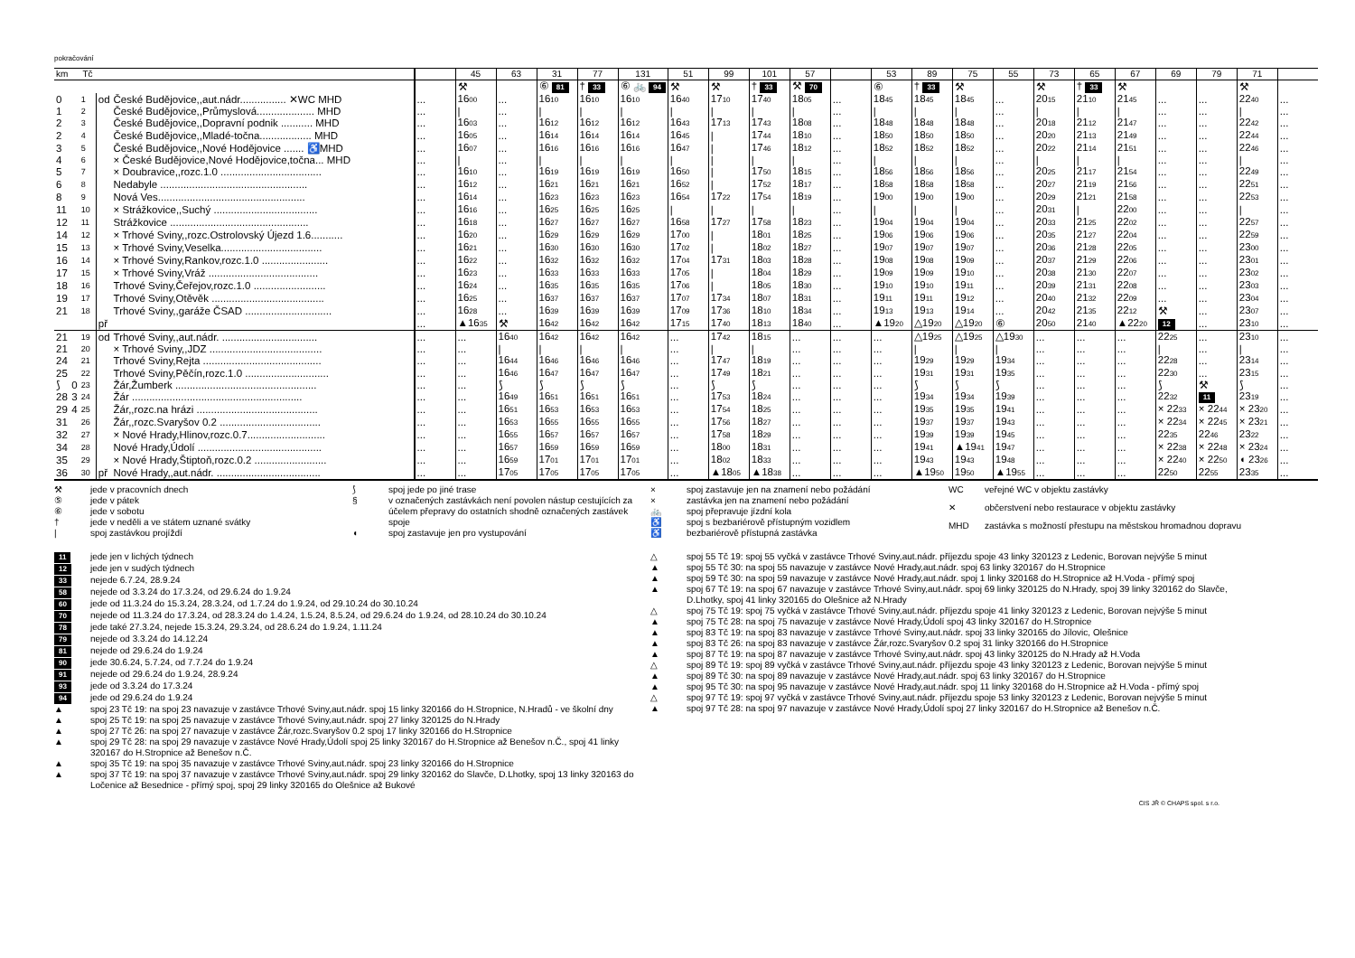pokračování
| km | | Tč | | | | 45 | 63 | 31 | 77 | 131 | 51 | 99 | 101 | 57 | | 53 | 89 | 75 | 55 | 73 | 65 | 67 | 69 | 79 | 71 | |
| --- | --- | --- | --- | --- | --- | --- | --- | --- | --- | --- | --- | --- | --- | --- | --- | --- | --- | --- | --- | --- | --- | --- | --- | --- | --- | --- |
| | | | | | | ⚒ | | ⑥ 81 | † 33 | ⑥ 🚲 94 | ⚒ | ⚒ | † 33 | ⚒ 70 | | ⑥ | † 33 | ⚒ | | ⚒ | † 33 | ⚒ | | | ⚒ | |
| 0 | | 1 | od | České Budějovice,,aut.nádr................ ✕WC MHD | ... | 16 00 | ... | 16 10 | 16 10 | 16 10 | 16 40 | 17 10 | 17 40 | 18 05 | ... | 18 45 | 18 45 | 18 45 | ... | 20 15 | 21 10 | 21 45 | ... | ... | 22 40 | ... |
| 1 | | 2 | | České Budějovice,,Průmyslová.................... MHD | ... | / | ... | / | / | / | / | / | / | / | ... | / | / | / | ... | / | / | / | ... | ... | / | ... |
| 2 | | 3 | | České Budějovice,,Dopravní podnik ........... MHD | ... | 16 03 | ... | 16 12 | 16 12 | 16 12 | 16 43 | 17 13 | 17 43 | 18 08 | ... | 18 48 | 18 48 | 18 48 | ... | 20 18 | 21 12 | 21 47 | ... | ... | 22 42 | ... |
| 2 | | 4 | | České Budějovice,,Mladé-točna.................. MHD | ... | 16 05 | ... | 16 14 | 16 14 | 16 14 | 16 45 | / | 17 44 | 18 10 | ... | 18 50 | 18 50 | 18 50 | ... | 20 20 | 21 13 | 21 49 | ... | ... | 22 44 | ... |
| 3 | | 5 | | České Budějovice,,Nové Hodějovice ....... ♿MHD | ... | 16 07 | ... | 16 16 | 16 16 | 16 16 | 16 47 | / | 17 46 | 18 12 | ... | 18 52 | 18 52 | 18 52 | ... | 20 22 | 21 14 | 21 51 | ... | ... | 22 46 | ... |
| 4 | | 6 | | × České Budějovice,Nové Hodějovice,točna... MHD | ... | / | ... | / | / | / | / | / | / | / | ... | / | / | / | ... | / | / | / | ... | ... | / | ... |
| 5 | | 7 | | × Doubravice,,rozc.1.0 ................................... | ... | 16 10 | ... | 16 19 | 16 19 | 16 19 | 16 50 | / | 17 50 | 18 15 | ... | 18 56 | 18 56 | 18 56 | ... | 20 25 | 21 17 | 21 54 | ... | ... | 22 49 | ... |
| 6 | | 8 | | Nedabyle ................................................... | ... | 16 12 | ... | 16 21 | 16 21 | 16 21 | 16 52 | / | 17 52 | 18 17 | ... | 18 58 | 18 58 | 18 58 | ... | 20 27 | 21 19 | 21 56 | ... | ... | 22 51 | ... |
| 8 | | 9 | | Nová Ves................................................... | ... | 16 14 | ... | 16 23 | 16 23 | 16 23 | 16 54 | 17 22 | 17 54 | 18 19 | ... | 19 00 | 19 00 | 19 00 | ... | 20 29 | 21 21 | 21 58 | ... | ... | 22 53 | ... |
| 11 | | 10 | | × Strážkovice,,Suchý .................................... | ... | 16 16 | ... | 16 25 | 16 25 | 16 25 | / | / | / | / | ... | / | / | / | ... | 20 31 | / | 22 00 | ... | ... | / | ... |
| 12 | | 11 | | Strážkovice ................................................ | ... | 16 18 | ... | 16 27 | 16 27 | 16 27 | 16 58 | 17 27 | 17 58 | 18 23 | ... | 19 04 | 19 04 | 19 04 | ... | 20 33 | 21 25 | 22 02 | ... | ... | 22 57 | ... |
| 14 | | 12 | | × Trhové Sviny,,rozc.Ostrolovský Újezd 1.6........... | ... | 16 20 | ... | 16 29 | 16 29 | 16 29 | 17 00 | / | 18 01 | 18 25 | ... | 19 06 | 19 06 | 19 06 | ... | 20 35 | 21 27 | 22 04 | ... | ... | 22 59 | ... |
| 15 | | 13 | | × Trhové Sviny,Veselka................................... | ... | 16 21 | ... | 16 30 | 16 30 | 16 30 | 17 02 | / | 18 02 | 18 27 | ... | 19 07 | 19 07 | 19 07 | ... | 20 36 | 21 28 | 22 05 | ... | ... | 23 00 | ... |
| 16 | | 14 | | × Trhové Sviny,Rankov,rozc.1.0 ....................... | ... | 16 22 | ... | 16 32 | 16 32 | 16 32 | 17 04 | 17 31 | 18 03 | 18 28 | ... | 19 08 | 19 08 | 19 09 | ... | 20 37 | 21 29 | 22 06 | ... | ... | 23 01 | ... |
| 17 | | 15 | | × Trhové Sviny,Vráž ...................................... | ... | 16 23 | ... | 16 33 | 16 33 | 16 33 | 17 05 | / | 18 04 | 18 29 | ... | 19 09 | 19 09 | 19 10 | ... | 20 38 | 21 30 | 22 07 | ... | ... | 23 02 | ... |
| 18 | | 16 | | Trhové Sviny,Čeřejov,rozc.1.0 ......................... | ... | 16 24 | ... | 16 35 | 16 35 | 16 35 | 17 06 | / | 18 05 | 18 30 | ... | 19 10 | 19 10 | 19 11 | ... | 20 39 | 21 31 | 22 08 | ... | ... | 23 03 | ... |
| 19 | | 17 | | Trhové Sviny,Otěvěk ....................................... | ... | 16 25 | ... | 16 37 | 16 37 | 16 37 | 17 07 | 17 34 | 18 07 | 18 31 | ... | 19 11 | 19 11 | 19 12 | ... | 20 40 | 21 32 | 22 09 | ... | ... | 23 04 | ... |
| 21 | | 18 | | Trhové Sviny,,garáže ČSAD .............................. | ... | 16 28 | ... | 16 39 | 16 39 | 16 39 | 17 09 | 17 36 | 18 10 | 18 34 | ... | 19 13 | 19 13 | 19 14 | ... | 20 42 | 21 35 | 22 12 | ⚒ | ... | 23 07 | ... |
| | | | př | | ... | ▲16 35 | ⚒ | 16 42 | 16 42 | 16 42 | 17 15 | 17 40 | 18 13 | 18 40 | ... | ▲19 20 | △19 20 | △19 20 | ⑥ | 20 50 | 21 40 | ▲22 20 | 12 | ... | 23 10 | ... |
| 21 | | 19 | od | Trhové Sviny,,aut.nádr. ................................. | ... | ... | 16 40 | 16 42 | 16 42 | 16 42 | ... | 17 42 | 18 15 | ... | ... | ... | △19 25 | △19 25 | △19 30 | ... | ... | ... | 22 25 | ... | 23 10 | ... |
| 21 | | 20 | | × Trhové Sviny,,JDZ ....................................... | ... | ... | / | / | / | / | ... | / | / | ... | ... | ... | / | / | / | ... | ... | ... | / | ... | / | ... |
| 24 | | 21 | | Trhové Sviny,Rejta ......................................... | ... | ... | 16 44 | 16 46 | 16 46 | 16 46 | ... | 17 47 | 18 19 | ... | ... | ... | 19 29 | 19 29 | 19 34 | ... | ... | ... | 22 28 | ... | 23 14 | ... |
| 25 | | 22 | | Trhové Sviny,Pěčín,rozc.1.0 ............................. | ... | ... | 16 46 | 16 47 | 16 47 | 16 47 | ... | 17 49 | 18 21 | ... | ... | ... | 19 31 | 19 31 | 19 35 | ... | ... | ... | 22 30 | ... | 23 15 | ... |
| ⟆ | 0 | 23 | | Žár,Žumberk ................................................. | ... | ... | ⟆ | ⟆ | ⟆ | ⟆ | ... | ⟆ | ⟆ | ... | ... | ... | ⟆ | ⟆ | ⟆ | ... | ... | ... | ⟆ | ⚒ | ⟆ | ... |
| 28 | 3 | 24 | | Žár ........................................................... | ... | ... | 16 49 | 16 51 | 16 51 | 16 51 | ... | 17 53 | 18 24 | ... | ... | ... | 19 34 | 19 34 | 19 39 | ... | ... | ... | 22 32 | 11 | 23 19 | ... |
| 29 | 4 | 25 | | Žár,,rozc.na hrázi .......................................... | ... | ... | 16 51 | 16 53 | 16 53 | 16 53 | ... | 17 54 | 18 25 | ... | ... | ... | 19 35 | 19 35 | 19 41 | ... | ... | ... | × 22 33 | × 22 44 | × 23 20 | ... |
| 31 | | 26 | | Žár,,rozc.Svaryšov 0.2 ................................... | ... | ... | 16 53 | 16 55 | 16 55 | 16 55 | ... | 17 56 | 18 27 | ... | ... | ... | 19 37 | 19 37 | 19 43 | ... | ... | ... | × 22 34 | × 22 45 | × 23 21 | ... |
| 32 | | 27 | | × Nové Hrady,Hlinov,rozc.0.7........................... | ... | ... | 16 55 | 16 57 | 16 57 | 16 57 | ... | 17 58 | 18 29 | ... | ... | ... | 19 39 | 19 39 | 19 45 | ... | ... | ... | 22 35 | 22 46 | 23 22 | ... |
| 34 | | 28 | | Nové Hrady,Údolí ........................................... | ... | ... | 16 57 | 16 59 | 16 59 | 16 59 | ... | 18 00 | 18 31 | ... | ... | ... | 19 41 | ▲19 41 | 19 47 | ... | ... | ... | × 22 38 | × 22 48 | × 23 24 | ... |
| 35 | | 29 | | × Nové Hrady,Štiptoň,rozc.0.2 ......................... | ... | ... | 16 59 | 17 01 | 17 01 | 17 01 | ... | 18 02 | 18 33 | ... | ... | ... | 19 43 | 19 43 | 19 48 | ... | ... | ... | × 22 40 | × 22 50 | ◖ 23 26 | ... |
| 36 | | 30 | př | Nové Hrady,,aut.nádr. .................................... | ... | ... | 17 05 | 17 05 | 17 05 | 17 05 | ... | ▲18 05 | ▲18 38 | ... | ... | ... | ▲19 50 | 19 50 | ▲19 55 | ... | ... | ... | 22 50 | 22 55 | 23 35 | ... |
⚒ jede v pracovních dnech ⑤ jede v pátek ⑥ jede v sobotu † jede v neděli a ve státem uznané svátky | spoj zastávkou projíždí
⟆ spoj jede po jiné trase § v označených zastávkách není povolen nástup cestujících za účelem přepravy do ostatních shodně označených zastávek spoje ◖ spoj zastavuje jen pro vystupování
× spoj zastavuje jen na znamení nebo požádání × zastávka jen na znamení nebo požádání 🚲 spoj přepravuje jízdní kola ♿ spoj s bezbariérově přístupným vozidlem ♿ bezbariérově přístupná zastávka
WC veřejné WC v objektu zastávky ✕ občerstvení nebo restaurace v objektu zastávky MHD zastávka s možností přestupu na městskou hromadnou dopravu
11 jede jen v lichých týdnech
12 jede jen v sudých týdnech
33 nejede 6.7.24, 28.9.24
58 nejede od 3.3.24 do 17.3.24, od 29.6.24 do 1.9.24
60 jede od 11.3.24 do 15.3.24, 28.3.24, od 1.7.24 do 1.9.24, od 29.10.24 do 30.10.24
70 nejede od 11.3.24 do 17.3.24, od 28.3.24 do 1.4.24, 1.5.24, 8.5.24, od 29.6.24 do 1.9.24, od 28.10.24 do 30.10.24
78 jede také 27.3.24, nejede 15.3.24, 29.3.24, od 28.6.24 do 1.9.24, 1.11.24
79 nejede od 3.3.24 do 14.12.24
81 nejede od 29.6.24 do 1.9.24
90 jede 30.6.24, 5.7.24, od 7.7.24 do 1.9.24
91 nejede od 29.6.24 do 1.9.24, 28.9.24
93 jede od 3.3.24 do 17.3.24
94 jede od 29.6.24 do 1.9.24
▲ spoj 23 Tč 19: na spoj 23 navazuje v zastávce Trhové Sviny,aut.nádr. spoj 15 linky 320166 do H.Stropnice, N.Hradů - ve školní dny
▲ spoj 25 Tč 19: na spoj 25 navazuje v zastávce Trhové Sviny,aut.nádr. spoj 27 linky 320125 do N.Hrady
▲ spoj 27 Tč 26: na spoj 27 navazuje v zastávce Žár,rozc.Svaryšov 0.2 spoj 17 linky 320166 do H.Stropnice
▲ spoj 29 Tč 28: na spoj 29 navazuje v zastávce Nové Hrady,Údolí spoj 25 linky 320167 do H.Stropnice až Benešov n.Č., spoj 41 linky 320167 do H.Stropnice až Benešov n.Č.
▲ spoj 35 Tč 19: na spoj 35 navazuje v zastávce Trhové Sviny,aut.nádr. spoj 23 linky 320166 do H.Stropnice
▲ spoj 37 Tč 19: na spoj 37 navazuje v zastávce Trhové Sviny,aut.nádr. spoj 29 linky 320162 do Slavče, D.Lhotky, spoj 13 linky 320163 do Ločenice až Besednice - přímý spoj, spoj 29 linky 320165 do Olešnice až Bukové
△ spoj 55 Tč 19: spoj 55 vyčká v zastávce Trhové Sviny,aut.nádr. příjezdu spoje 43 linky 320123 z Ledenic, Borovan nejvýše 5 minut
▲ spoj 55 Tč 30: na spoj 55 navazuje v zastávce Nové Hrady,aut.nádr. spoj 63 linky 320167 do H.Stropnice
▲ spoj 59 Tč 30: na spoj 59 navazuje v zastávce Nové Hrady,aut.nádr. spoj 1 linky 320168 do H.Stropnice až H.Voda - přímý spoj
▲ spoj 67 Tč 19: na spoj 67 navazuje v zastávce Trhové Sviny,aut.nádr. spoj 69 linky 320125 do N.Hrady, spoj 39 linky 320162 do Slavče, D.Lhotky, spoj 41 linky 320165 do Olešnice až N.Hrady
△ spoj 75 Tč 19: spoj 75 vyčká v zastávce Trhové Sviny,aut.nádr. příjezdu spoje 41 linky 320123 z Ledenic, Borovan nejvýše 5 minut
▲ spoj 75 Tč 28: na spoj 75 navazuje v zastávce Nové Hrady,Údolí spoj 43 linky 320167 do H.Stropnice
▲ spoj 83 Tč 19: na spoj 83 navazuje v zastávce Trhové Sviny,aut.nádr. spoj 33 linky 320165 do Jílovic, Olešnice
▲ spoj 83 Tč 26: na spoj 83 navazuje v zastávce Žár,rozc.Svaryšov 0.2 spoj 31 linky 320166 do H.Stropnice
▲ spoj 87 Tč 19: na spoj 87 navazuje v zastávce Trhové Sviny,aut.nádr. spoj 43 linky 320125 do N.Hrady až H.Voda
△ spoj 89 Tč 19: spoj 89 vyčká v zastávce Trhové Sviny,aut.nádr. příjezdu spoje 43 linky 320123 z Ledenic, Borovan nejvýše 5 minut
▲ spoj 89 Tč 30: na spoj 89 navazuje v zastávce Nové Hrady,aut.nádr. spoj 63 linky 320167 do H.Stropnice
▲ spoj 95 Tč 30: na spoj 95 navazuje v zastávce Nové Hrady,aut.nádr. spoj 11 linky 320168 do H.Stropnice až H.Voda - přímý spoj
△ spoj 97 Tč 19: spoj 97 vyčká v zastávce Trhové Sviny,aut.nádr. příjezdu spoje 53 linky 320123 z Ledenic, Borovan nejvýše 5 minut
▲ spoj 97 Tč 28: na spoj 97 navazuje v zastávce Nové Hrady,Údolí spoj 27 linky 320167 do H.Stropnice až Benešov n.Č.
CIS JŘ © CHAPS spol. s r.o.